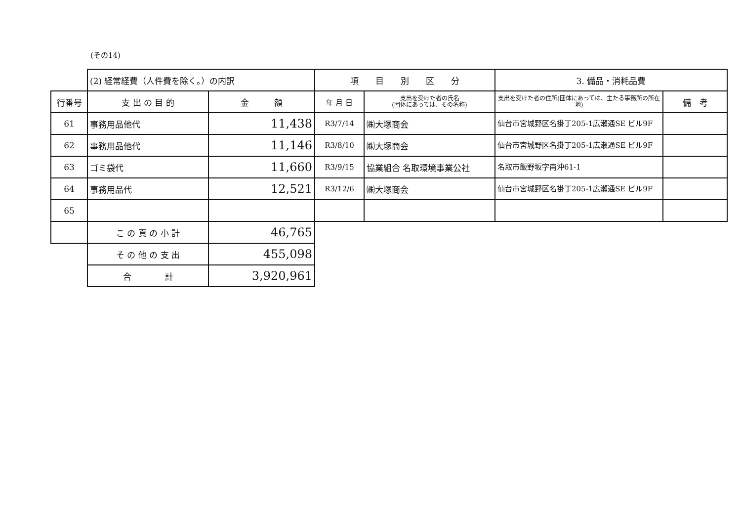(その14)
| | (2) 経常経費（人件費を除く。）の内訳 | | 項 目 別 区 分 | | 3. 備品・消耗品費 | |
| 行番号 | 支 出 の 目 的 | 金 額 | 年 月 日 | 支出を受けた者の氏名 (団体にあっては、その名称) | 支出を受けた者の住所(団体にあっては、主たる事務所の所在地) | 備 考 |
| 61 | 事務用品他代 | 11,438 | R3/7/14 | ㈱大塚商会 | 仙台市宮城野区名掛丁205-1広瀬通SE ビル9F | |
| 62 | 事務用品他代 | 11,146 | R3/8/10 | ㈱大塚商会 | 仙台市宮城野区名掛丁205-1広瀬通SE ビル9F | |
| 63 | ゴミ袋代 | 11,660 | R3/9/15 | 協業組合 名取環境事業公社 | 名取市飯野坂字南沖61-1 | |
| 64 | 事務用品代 | 12,521 | R3/12/6 | ㈱大塚商会 | 仙台市宮城野区名掛丁205-1広瀬通SE ビル9F | |
| 65 | | | | | | |
| | こ の 頁 の 小 計 | 46,765 | | | | |
| | そ の 他 の 支 出 | 455,098 | | | | |
| | 合 計 | 3,920,961 | | | | |